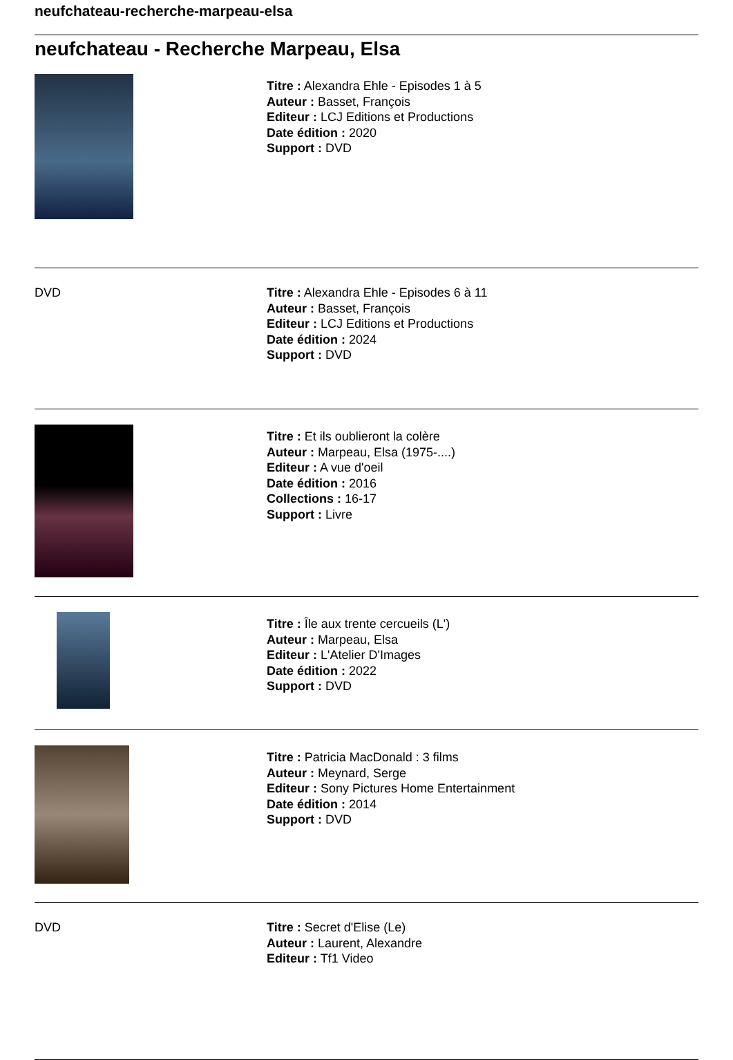neufchateau-recherche-marpeau-elsa
neufchateau - Recherche Marpeau, Elsa
Titre : Alexandra Ehle - Episodes 1 à 5
Auteur : Basset, François
Editeur : LCJ Editions et Productions
Date édition : 2020
Support : DVD
DVD Titre : Alexandra Ehle - Episodes 6 à 11
Auteur : Basset, François
Editeur : LCJ Editions et Productions
Date édition : 2024
Support : DVD
Titre : Et ils oublieront la colère
Auteur : Marpeau, Elsa (1975-....)
Editeur : A vue d'oeil
Date édition : 2016
Collections : 16-17
Support : Livre
Titre : Île aux trente cercueils (L')
Auteur : Marpeau, Elsa
Editeur : L'Atelier D'Images
Date édition : 2022
Support : DVD
Titre : Patricia MacDonald : 3 films
Auteur : Meynard, Serge
Editeur : Sony Pictures Home Entertainment
Date édition : 2014
Support : DVD
DVD Titre : Secret d'Elise (Le)
Auteur : Laurent, Alexandre
Editeur : Tf1 Video